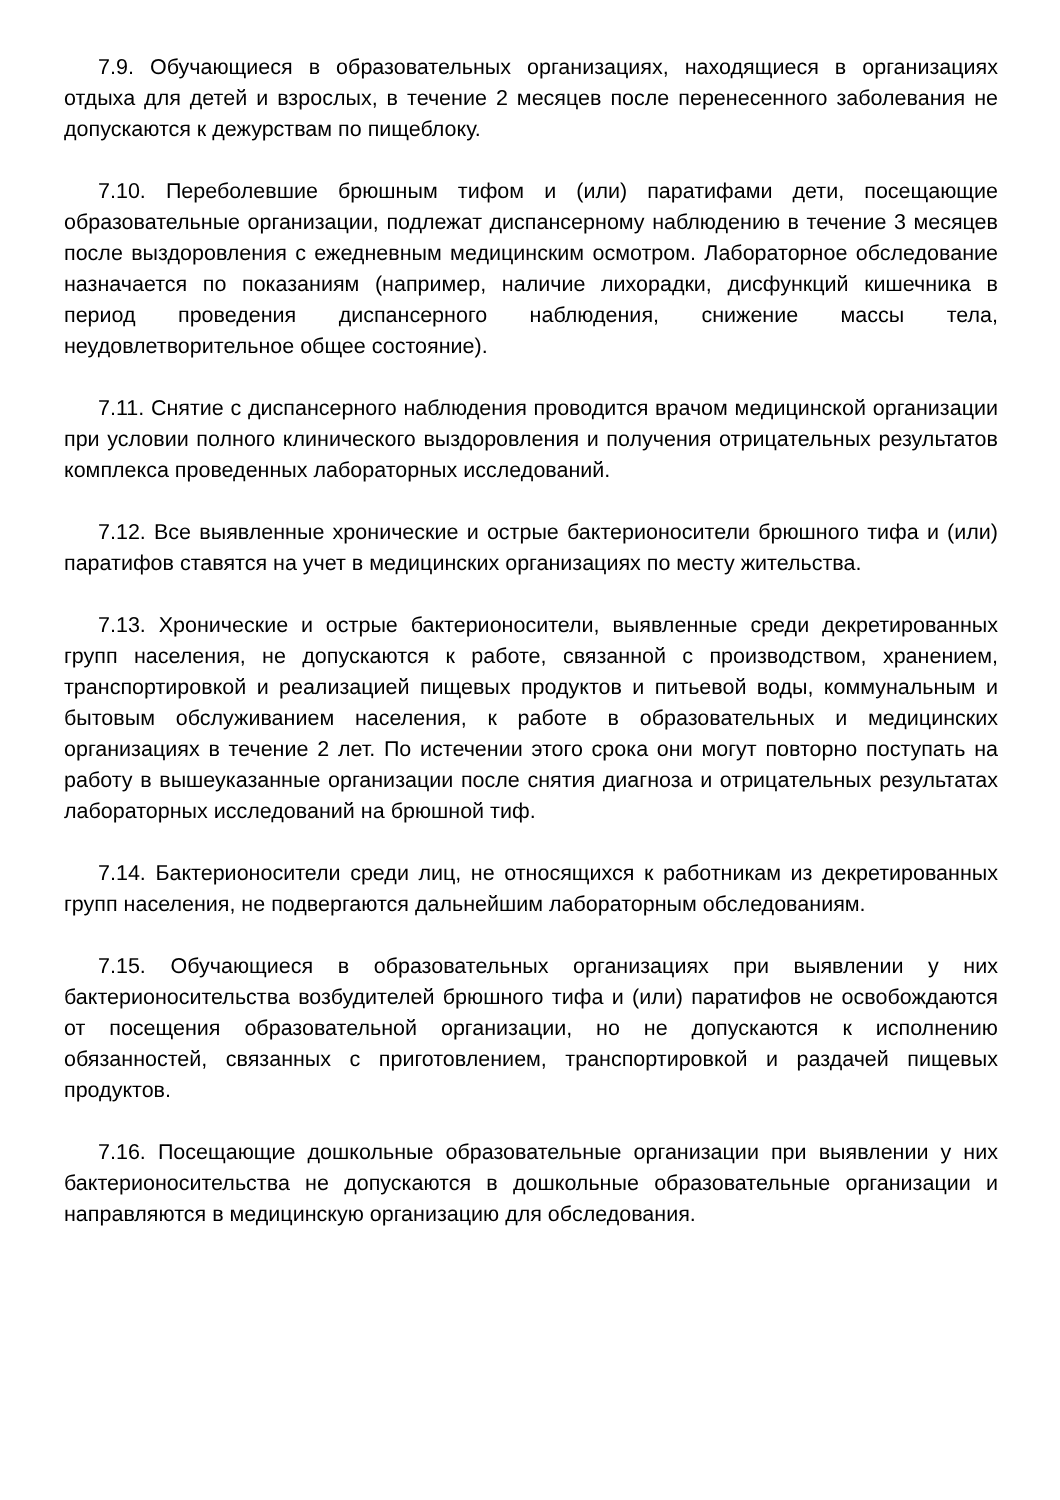7.9. Обучающиеся в образовательных организациях, находящиеся в организациях отдыха для детей и взрослых, в течение 2 месяцев после перенесенного заболевания не допускаются к дежурствам по пищеблоку.
7.10. Переболевшие брюшным тифом и (или) паратифами дети, посещающие образовательные организации, подлежат диспансерному наблюдению в течение 3 месяцев после выздоровления с ежедневным медицинским осмотром. Лабораторное обследование назначается по показаниям (например, наличие лихорадки, дисфункций кишечника в период проведения диспансерного наблюдения, снижение массы тела, неудовлетворительное общее состояние).
7.11. Снятие с диспансерного наблюдения проводится врачом медицинской организации при условии полного клинического выздоровления и получения отрицательных результатов комплекса проведенных лабораторных исследований.
7.12. Все выявленные хронические и острые бактерионосители брюшного тифа и (или) паратифов ставятся на учет в медицинских организациях по месту жительства.
7.13. Хронические и острые бактерионосители, выявленные среди декретированных групп населения, не допускаются к работе, связанной с производством, хранением, транспортировкой и реализацией пищевых продуктов и питьевой воды, коммунальным и бытовым обслуживанием населения, к работе в образовательных и медицинских организациях в течение 2 лет. По истечении этого срока они могут повторно поступать на работу в вышеуказанные организации после снятия диагноза и отрицательных результатах лабораторных исследований на брюшной тиф.
7.14. Бактерионосители среди лиц, не относящихся к работникам из декретированных групп населения, не подвергаются дальнейшим лабораторным обследованиям.
7.15. Обучающиеся в образовательных организациях при выявлении у них бактерионосительства возбудителей брюшного тифа и (или) паратифов не освобождаются от посещения образовательной организации, но не допускаются к исполнению обязанностей, связанных с приготовлением, транспортировкой и раздачей пищевых продуктов.
7.16. Посещающие дошкольные образовательные организации при выявлении у них бактерионосительства не допускаются в дошкольные образовательные организации и направляются в медицинскую организацию для обследования.